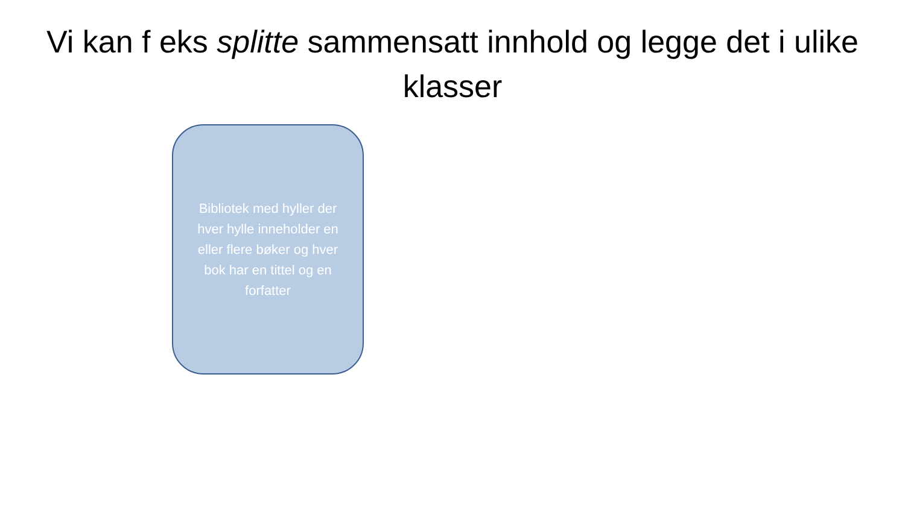Vi kan f eks splitte sammensatt innhold og legge det i ulike klasser
Bibliotek med hyller der hver hylle inneholder en eller flere bøker og hver bok har en tittel og en forfatter